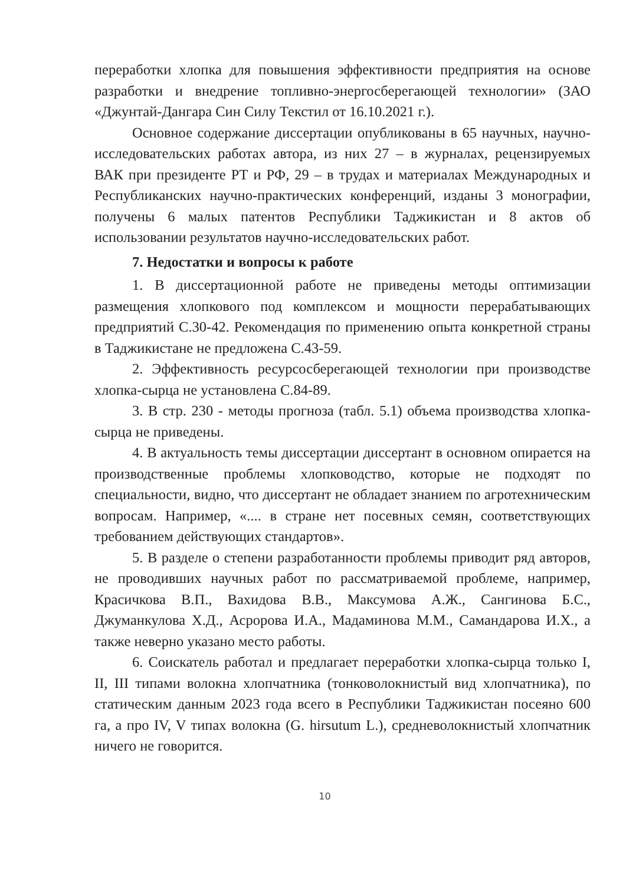переработки хлопка для повышения эффективности предприятия на основе разработки и внедрение топливно-энергосберегающей технологии» (ЗАО «Джунтай-Дангара Син Силу Текстил от 16.10.2021 г.).
Основное содержание диссертации опубликованы в 65 научных, научно-исследовательских работах автора, из них 27 – в журналах, рецензируемых ВАК при президенте РТ и РФ, 29 – в трудах и материалах Международных и Республиканских научно-практических конференций, изданы 3 монографии, получены 6 малых патентов Республики Таджикистан и 8 актов об использовании результатов научно-исследовательских работ.
7. Недостатки и вопросы к работе
1. В диссертационной работе не приведены методы оптимизации размещения хлопкового под комплексом и мощности перерабатывающих предприятий С.30-42. Рекомендация по применению опыта конкретной страны в Таджикистане не предложена С.43-59.
2. Эффективность ресурсосберегающей технологии при производстве хлопка-сырца не установлена С.84-89.
3. В стр. 230 - методы прогноза (табл. 5.1) объема производства хлопка-сырца не приведены.
4. В актуальность темы диссертации диссертант в основном опирается на производственные проблемы хлопководство, которые не подходят по специальности, видно, что диссертант не обладает знанием по агротехническим вопросам. Например, «.... в стране нет посевных семян, соответствующих требованием действующих стандартов».
5. В разделе о степени разработанности проблемы приводит ряд авторов, не проводивших научных работ по рассматриваемой проблеме, например, Красичкова В.П., Вахидова В.В., Максумова А.Ж., Сангинова Б.С., Джуманкулова Х.Д., Асророва И.А., Мадаминова М.М., Самандарова И.Х., а также неверно указано место работы.
6. Соискатель работал и предлагает переработки хлопка-сырца только I, II, III типами волокна хлопчатника (тонковолокнистый вид хлопчатника), по статическим данным 2023 года всего в Республики Таджикистан посеяно 600 га, а про IV, V типах волокна (G. hirsutum L.), средневолокнистый хлопчатник ничего не говорится.
10